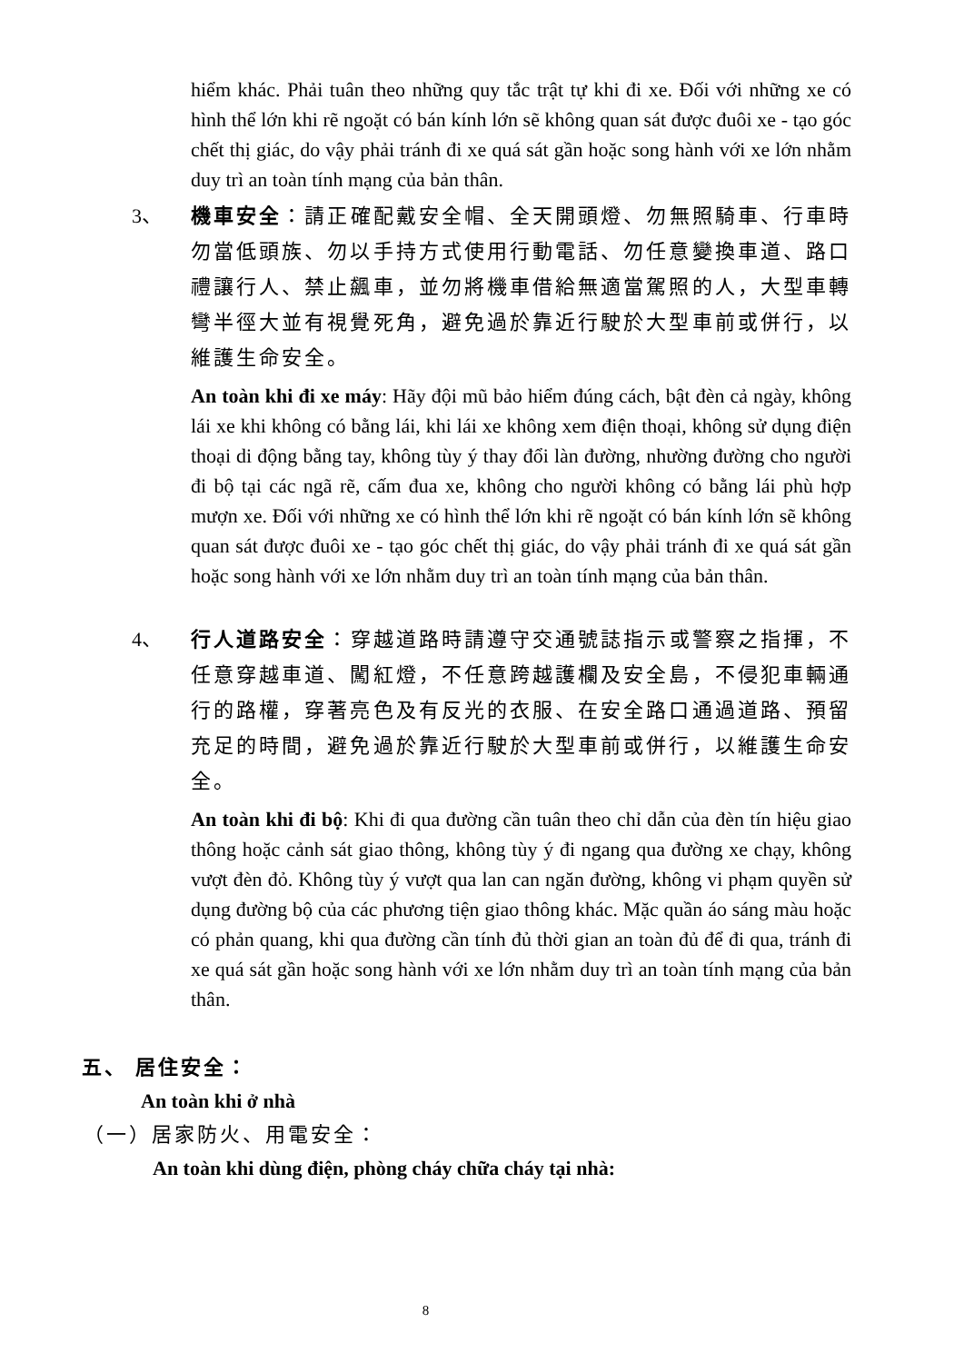hiểm khác. Phải tuân theo những quy tắc trật tự khi đi xe. Đối với những xe có hình thể lớn khi rẽ ngoặt có bán kính lớn sẽ không quan sát được đuôi xe - tạo góc chết thị giác, do vậy phải tránh đi xe quá sát gần hoặc song hành với xe lớn nhằm duy trì an toàn tính mạng của bản thân.
3、 機車安全：請正確配戴安全帽、全天開頭燈、勿無照騎車、行車時勿當低頭族、勿以手持方式使用行動電話、勿任意變換車道、路口禮讓行人、禁止飆車，並勿將機車借給無適當駕照的人，大型車轉彎半徑大並有視覺死角，避免過於靠近行駛於大型車前或併行，以維護生命安全。
An toàn khi đi xe máy: Hãy đội mũ bảo hiểm đúng cách, bật đèn cả ngày, không lái xe khi không có bằng lái, khi lái xe không xem điện thoại, không sử dụng điện thoại di động bằng tay, không tùy ý thay đổi làn đường, nhường đường cho người đi bộ tại các ngã rẽ, cấm đua xe, không cho người không có bằng lái phù hợp mượn xe. Đối với những xe có hình thể lớn khi rẽ ngoặt có bán kính lớn sẽ không quan sát được đuôi xe - tạo góc chết thị giác, do vậy phải tránh đi xe quá sát gần hoặc song hành với xe lớn nhằm duy trì an toàn tính mạng của bản thân.
4、 行人道路安全：穿越道路時請遵守交通號誌指示或警察之指揮，不任意穿越車道、闖紅燈，不任意跨越護欄及安全島，不侵犯車輛通行的路權，穿著亮色及有反光的衣服、在安全路口通過道路、預留充足的時間，避免過於靠近行駛於大型車前或併行，以維護生命安全。
An toàn khi đi bộ: Khi đi qua đường cần tuân theo chỉ dẫn của đèn tín hiệu giao thông hoặc cảnh sát giao thông, không tùy ý đi ngang qua đường xe chạy, không vượt đèn đỏ. Không tùy ý vượt qua lan can ngăn đường, không vi phạm quyền sử dụng đường bộ của các phương tiện giao thông khác. Mặc quần áo sáng màu hoặc có phản quang, khi qua đường cần tính đủ thời gian an toàn đủ để đi qua, tránh đi xe quá sát gần hoặc song hành với xe lớn nhằm duy trì an toàn tính mạng của bản thân.
五、 居住安全：
An toàn khi ở nhà
（一）居家防火、用電安全：
An toàn khi dùng điện, phòng cháy chữa cháy tại nhà:
8